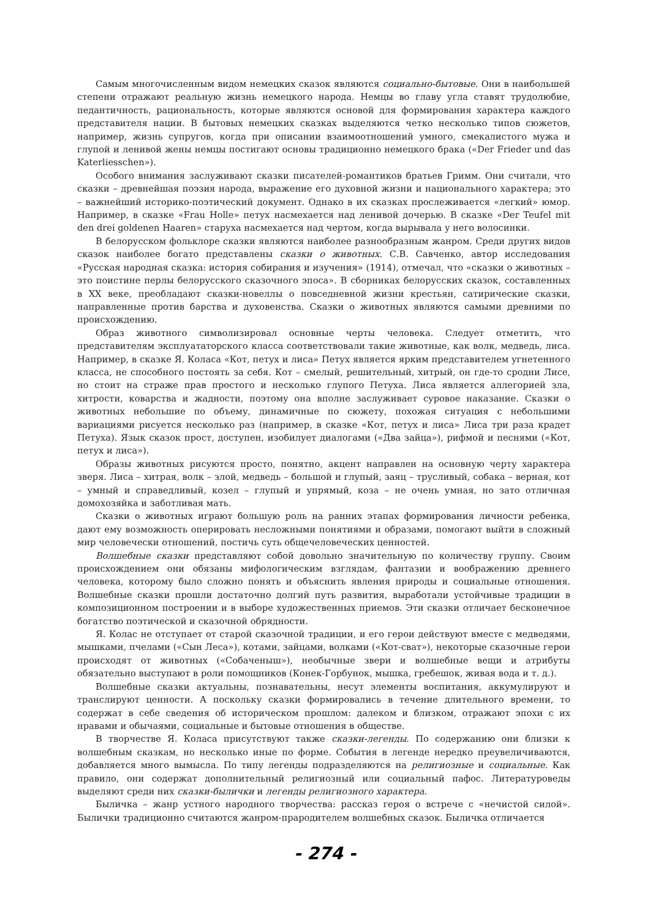Самым многочисленным видом немецких сказок являются социально-бытовые. Они в наибольшей степени отражают реальную жизнь немецкого народа. Немцы во главу угла ставят трудолюбие, педантичность, рациональность, которые являются основой для формирования характера каждого представителя нации. В бытовых немецких сказках выделяются четко несколько типов сюжетов, например, жизнь супругов, когда при описании взаимоотношений умного, смекалистого мужа и глупой и ленивой жены немцы постигают основы традиционно немецкого брака («Der Frieder und das Katerliesschen»).
Особого внимания заслуживают сказки писателей-романтиков братьев Гримм. Они считали, что сказки – древнейшая поэзия народа, выражение его духовной жизни и национального характера; это – важнейший историко-поэтический документ. Однако в их сказках прослеживается «легкий» юмор. Например, в сказке «Frau Holle» петух насмехается над ленивой дочерью. В сказке «Der Teufel mit den drei goldenen Haaren» старуха насмехается над чертом, когда вырывала у него волосинки.
В белорусском фольклоре сказки являются наиболее разнообразным жанром. Среди других видов сказок наиболее богато представлены сказки о животных. С.В. Савченко, автор исследования «Русская народная сказка: история собирания и изучения» (1914), отмечал, что «сказки о животных – это поистине перлы белорусского сказочного эпоса». В сборниках белорусских сказок, составленных в XX веке, преобладают сказки-новеллы о повседневной жизни крестьян, сатирические сказки, направленные против барства и духовенства. Сказки о животных являются самыми древними по происхождению.
Образ животного символизировал основные черты человека. Следует отметить, что представителям эксплуататорского класса соответствовали такие животные, как волк, медведь, лиса. Например, в сказке Я. Коласа «Кот, петух и лиса» Петух является ярким представителем угнетенного класса, не способного постоять за себя. Кот – смелый, решительный, хитрый, он где-то сродни Лисе, но стоит на страже прав простого и несколько глупого Петуха. Лиса является аллегорией зла, хитрости, коварства и жадности, поэтому она вполне заслуживает суровое наказание. Сказки о животных небольшие по объему, динамичные по сюжету, похожая ситуация с небольшими вариациями рисуется несколько раз (например, в сказке «Кот, петух и лиса» Лиса три раза крадет Петуха). Язык сказок прост, доступен, изобилует диалогами («Два зайца»), рифмой и песнями («Кот, петух и лиса»).
Образы животных рисуются просто, понятно, акцент направлен на основную черту характера зверя. Лиса – хитрая, волк – злой, медведь – большой и глупый, заяц – трусливый, собака – верная, кот – умный и справедливый, козел – глупый и упрямый, коза – не очень умная, но зато отличная домохозяйка и заботливая мать.
Сказки о животных играют большую роль на ранних этапах формирования личности ребенка, дают ему возможность оперировать несложными понятиями и образами, помогают выйти в сложный мир человечески отношений, постичь суть общечеловеческих ценностей.
Волшебные сказки представляют собой довольно значительную по количеству группу. Своим происхождением они обязаны мифологическим взглядам, фантазии и воображению древнего человека, которому было сложно понять и объяснить явления природы и социальные отношения. Волшебные сказки прошли достаточно долгий путь развития, выработали устойчивые традиции в композиционном построении и в выборе художественных приемов. Эти сказки отличает бесконечное богатство поэтической и сказочной обрядности.
Я. Колас не отступает от старой сказочной традиции, и его герои действуют вместе с медведями, мышками, пчелами («Сын Леса»), котами, зайцами, волками («Кот-сват»), некоторые сказочные герои происходят от животных («Собаченыш»), необычные звери и волшебные вещи и атрибуты обязательно выступают в роли помощников (Конек-Горбунок, мышка, гребешок, живая вода и т. д.).
Волшебные сказки актуальны, познавательны, несут элементы воспитания, аккумулируют и транслируют ценности. А поскольку сказки формировались в течение длительного времени, то содержат в себе сведения об историческом прошлом: далеком и близком, отражают эпохи с их нравами и обычаями, социальные и бытовые отношения в обществе.
В творчестве Я. Коласа присутствуют также сказки-легенды. По содержанию они близки к волшебным сказкам, но несколько иные по форме. События в легенде нередко преувеличиваются, добавляется много вымысла. По типу легенды подразделяются на религиозные и социальные. Как правило, они содержат дополнительный религиозный или социальный пафос. Литературоведы выделяют среди них сказки-былички и легенды религиозного характера.
Быличка – жанр устного народного творчества: рассказ героя о встрече с «нечистой силой». Былички традиционно считаются жанром-прародителем волшебных сказок. Быличка отличается
- 274 -